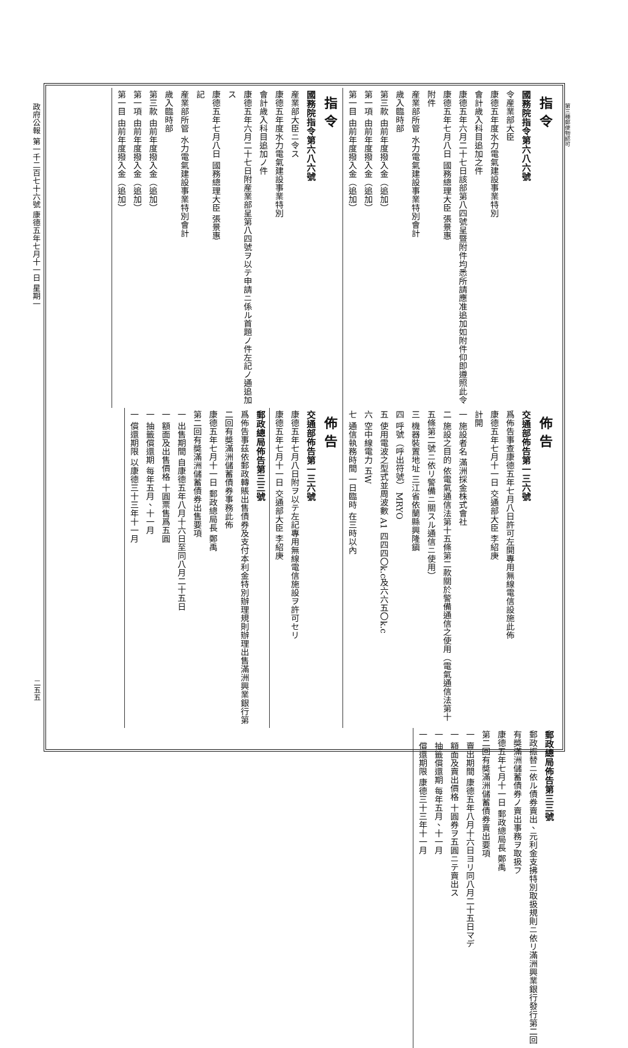第三種郵便物認可
指 令
國務院指令第六八六號
令産業部大臣
康德五年度水力電氣建設事業特別
會計歲入科目追加之件
康德五年六月二十七日該部第八四號呈暨附件均悉所請應准追加如附件仰即遵照此令
康德五年七月八日 國務總理大臣 張景惠
附件
産業部所管 水力電氣建設事業特別會計
歲入臨時部
第三款 由前年度撥入金（追加）
第一項 由前年度撥入金（追加）
第一目 由前年度撥入金（追加）
指 令
國務院指令第六八六號
産業部大臣ニ令ス
康德五年度水力電氣建設事業特別
會計歲入科目追加ノ件
康德五年六月二十七日附産業部呈第八四號ヲ以テ申請ニ係ル首題ノ件左記ノ通追加ス
康德五年七月八日 國務總理大臣 張景惠
記
産業部所管 水力電氣建設事業特別會計
歲入臨時部
第三款 由前年度撥入金（追加）
第一項 由前年度撥入金（追加）
第一目 由前年度撥入金（追加）
佈 告
交通部佈告第一三六號
爲佈告事查康德五年七月八日許可左開專用無線電信設施此佈
康德五年七月十一日 交通部大臣 李紹庚
計開
一 施設者名 滿洲採金株式會社
二 施設之目的 依電氣通信法第十五條第二款關於警備通信之使用（電氣通信法第十五條第二號ニ依リ警備ニ關スル通信ニ使用）
三 機器裝置地址 三江省依蘭縣興隆鎭
四 呼號（呼出符號） MRYO
五 使用電波之型式並周波數 A1 四四四〇k.c及六六五〇k.c
六 空中線電力 五W
七 通信執務時間 一日臨時 在三時以內
佈 告
交通部佈告第一三六號
康德五年七月八日附ヲ以テ左記專用無線電信施設ヲ許可セリ
康德五年七月十一日 交通部大臣 李紹庚
郵政總局佈告第三三號
爲佈告事茲依郵政轉賬出售債券及支付本利金特別辦理規則辦理出售滿洲興業銀行第二回有奬滿洲儲蓄債券事務此佈
康德五年七月十一日 郵政總局長 鄭禹
第二回有奬滿洲儲蓄債券出售要項
一 出售期間 自康德五年八月十六日至同八月二十五日
一 額面及出售價格 十圓票售爲五圓
一 抽籤償還期 每年五月、十一月
一 償還期限 以康德三十三年十一月
郵政總局佈告第三三號
郵政振替ニ依ル債券賣出、元利金支拂特別取扱規則ニ依リ滿洲興業銀行發行第二回有奬滿洲儲蓄債券ノ賣出事務ヲ取扱フ
康德五年七月十一日 郵政總局長 鄭禹
第二回有奬滿洲儲蓄債券賣出要項
一 賣出期間 康德五年八月十六日ヨリ同八月二十五日マデ
一 額面及賣出價格 十圓券ヲ五圓ニテ賣出ス
一 抽籤償還期 每年五月、十一月
一 償還期限 康德三十三年十一月
政府公報 第一千二百七十六號 康德五年七月十一日 星期一
二五五